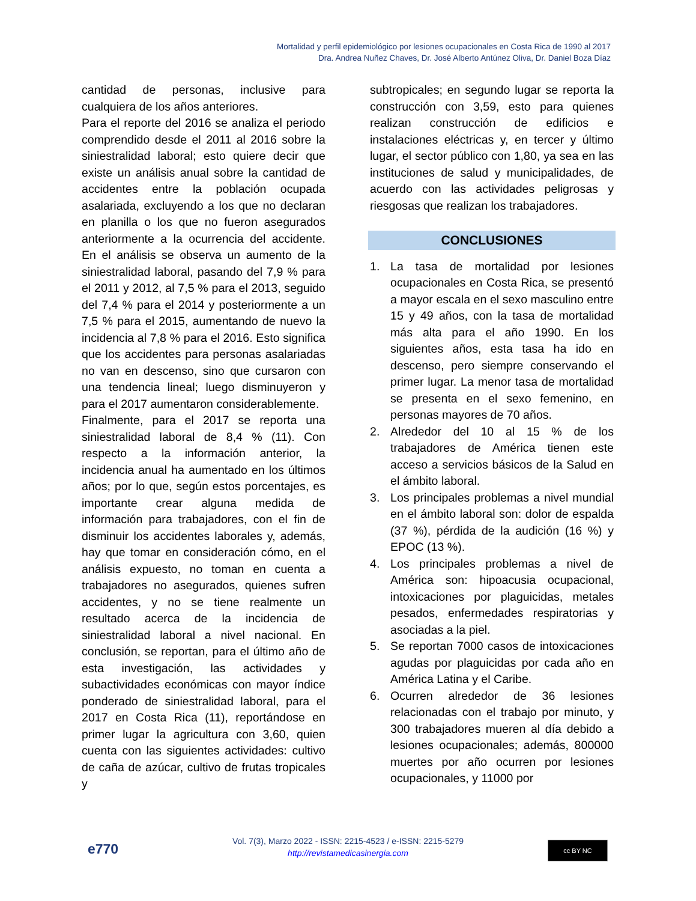Mortalidad y perfil epidemiológico por lesiones ocupacionales en Costa Rica de 1990 al 2017
Dra. Andrea Nuñez Chaves, Dr. José Alberto Antúnez Oliva, Dr. Daniel Boza Díaz
cantidad de personas, inclusive para cualquiera de los años anteriores.
Para el reporte del 2016 se analiza el periodo comprendido desde el 2011 al 2016 sobre la siniestralidad laboral; esto quiere decir que existe un análisis anual sobre la cantidad de accidentes entre la población ocupada asalariada, excluyendo a los que no declaran en planilla o los que no fueron asegurados anteriormente a la ocurrencia del accidente. En el análisis se observa un aumento de la siniestralidad laboral, pasando del 7,9 % para el 2011 y 2012, al 7,5 % para el 2013, seguido del 7,4 % para el 2014 y posteriormente a un 7,5 % para el 2015, aumentando de nuevo la incidencia al 7,8 % para el 2016. Esto significa que los accidentes para personas asalariadas no van en descenso, sino que cursaron con una tendencia lineal; luego disminuyeron y para el 2017 aumentaron considerablemente.
Finalmente, para el 2017 se reporta una siniestralidad laboral de 8,4 % (11). Con respecto a la información anterior, la incidencia anual ha aumentado en los últimos años; por lo que, según estos porcentajes, es importante crear alguna medida de información para trabajadores, con el fin de disminuir los accidentes laborales y, además, hay que tomar en consideración cómo, en el análisis expuesto, no toman en cuenta a trabajadores no asegurados, quienes sufren accidentes, y no se tiene realmente un resultado acerca de la incidencia de siniestralidad laboral a nivel nacional. En conclusión, se reportan, para el último año de esta investigación, las actividades y subactividades económicas con mayor índice ponderado de siniestralidad laboral, para el 2017 en Costa Rica (11), reportándose en primer lugar la agricultura con 3,60, quien cuenta con las siguientes actividades: cultivo de caña de azúcar, cultivo de frutas tropicales y
subtropicales; en segundo lugar se reporta la construcción con 3,59, esto para quienes realizan construcción de edificios e instalaciones eléctricas y, en tercer y último lugar, el sector público con 1,80, ya sea en las instituciones de salud y municipalidades, de acuerdo con las actividades peligrosas y riesgosas que realizan los trabajadores.
CONCLUSIONES
1. La tasa de mortalidad por lesiones ocupacionales en Costa Rica, se presentó a mayor escala en el sexo masculino entre 15 y 49 años, con la tasa de mortalidad más alta para el año 1990. En los siguientes años, esta tasa ha ido en descenso, pero siempre conservando el primer lugar. La menor tasa de mortalidad se presenta en el sexo femenino, en personas mayores de 70 años.
2. Alrededor del 10 al 15 % de los trabajadores de América tienen este acceso a servicios básicos de la Salud en el ámbito laboral.
3. Los principales problemas a nivel mundial en el ámbito laboral son: dolor de espalda (37 %), pérdida de la audición (16 %) y EPOC (13 %).
4. Los principales problemas a nivel de América son: hipoacusia ocupacional, intoxicaciones por plaguicidas, metales pesados, enfermedades respiratorias y asociadas a la piel.
5. Se reportan 7000 casos de intoxicaciones agudas por plaguicidas por cada año en América Latina y el Caribe.
6. Ocurren alrededor de 36 lesiones relacionadas con el trabajo por minuto, y 300 trabajadores mueren al día debido a lesiones ocupacionales; además, 800000 muertes por año ocurren por lesiones ocupacionales, y 11000 por
e770
Vol. 7(3), Marzo 2022 - ISSN: 2215-4523 / e-ISSN: 2215-5279
http://revistamedicasinergia.com
cc BY NC